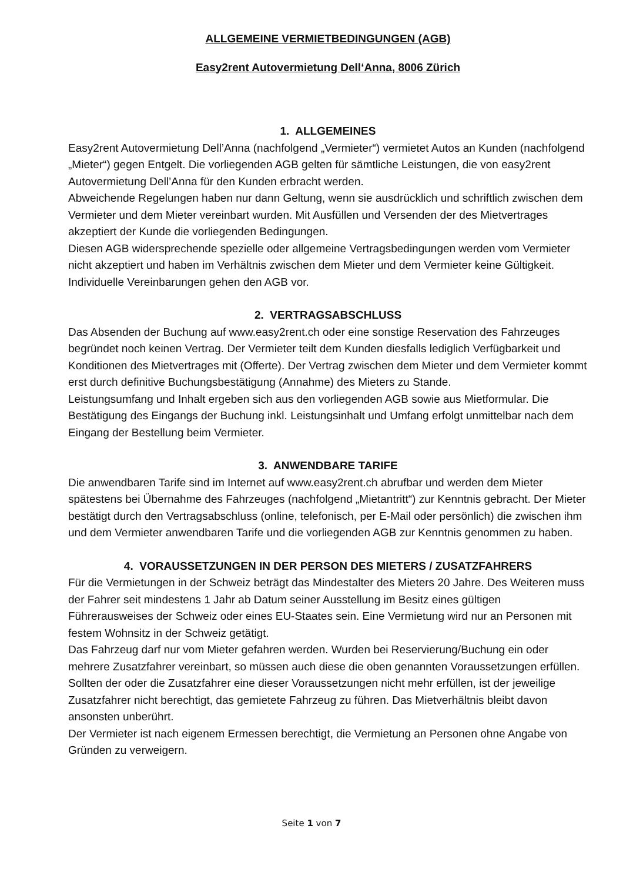ALLGEMEINE VERMIETBEDINGUNGEN (AGB)
Easy2rent Autovermietung Dell‘Anna, 8006 Zürich
1. ALLGEMEINES
Easy2rent Autovermietung Dell’Anna (nachfolgend „Vermieter“) vermietet Autos an Kunden (nachfolgend „Mieter“) gegen Entgelt. Die vorliegenden AGB gelten für sämtliche Leistungen, die von easy2rent Autovermietung Dell’Anna für den Kunden erbracht werden.
Abweichende Regelungen haben nur dann Geltung, wenn sie ausdrücklich und schriftlich zwischen dem Vermieter und dem Mieter vereinbart wurden. Mit Ausfüllen und Versenden der des Mietvertrages akzeptiert der Kunde die vorliegenden Bedingungen.
Diesen AGB widersprechende spezielle oder allgemeine Vertragsbedingungen werden vom Vermieter nicht akzeptiert und haben im Verhältnis zwischen dem Mieter und dem Vermieter keine Gültigkeit. Individuelle Vereinbarungen gehen den AGB vor.
2. VERTRAGSABSCHLUSS
Das Absenden der Buchung auf www.easy2rent.ch oder eine sonstige Reservation des Fahrzeuges begründet noch keinen Vertrag. Der Vermieter teilt dem Kunden diesfalls lediglich Verfügbarkeit und Konditionen des Mietvertrages mit (Offerte). Der Vertrag zwischen dem Mieter und dem Vermieter kommt erst durch definitive Buchungsbestätigung (Annahme) des Mieters zu Stande.
Leistungsumfang und Inhalt ergeben sich aus den vorliegenden AGB sowie aus Mietformular. Die Bestätigung des Eingangs der Buchung inkl. Leistungsinhalt und Umfang erfolgt unmittelbar nach dem Eingang der Bestellung beim Vermieter.
3. ANWENDBARE TARIFE
Die anwendbaren Tarife sind im Internet auf www.easy2rent.ch abrufbar und werden dem Mieter spätestens bei Übernahme des Fahrzeuges (nachfolgend „Mietantritt“) zur Kenntnis gebracht. Der Mieter bestätigt durch den Vertragsabschluss (online, telefonisch, per E-Mail oder persönlich) die zwischen ihm und dem Vermieter anwendbaren Tarife und die vorliegenden AGB zur Kenntnis genommen zu haben.
4. VORAUSSETZUNGEN IN DER PERSON DES MIETERS / ZUSATZFAHRERS
Für die Vermietungen in der Schweiz beträgt das Mindestalter des Mieters 20 Jahre. Des Weiteren muss der Fahrer seit mindestens 1 Jahr ab Datum seiner Ausstellung im Besitz eines gültigen Führerausweises der Schweiz oder eines EU-Staates sein. Eine Vermietung wird nur an Personen mit festem Wohnsitz in der Schweiz getätigt.
Das Fahrzeug darf nur vom Mieter gefahren werden. Wurden bei Reservierung/Buchung ein oder mehrere Zusatzfahrer vereinbart, so müssen auch diese die oben genannten Voraussetzungen erfüllen. Sollten der oder die Zusatzfahrer eine dieser Voraussetzungen nicht mehr erfüllen, ist der jeweilige Zusatzfahrer nicht berechtigt, das gemietete Fahrzeug zu führen. Das Mietverhältnis bleibt davon ansonsten unberührt.
Der Vermieter ist nach eigenem Ermessen berechtigt, die Vermietung an Personen ohne Angabe von Gründen zu verweigern.
Seite 1 von 7